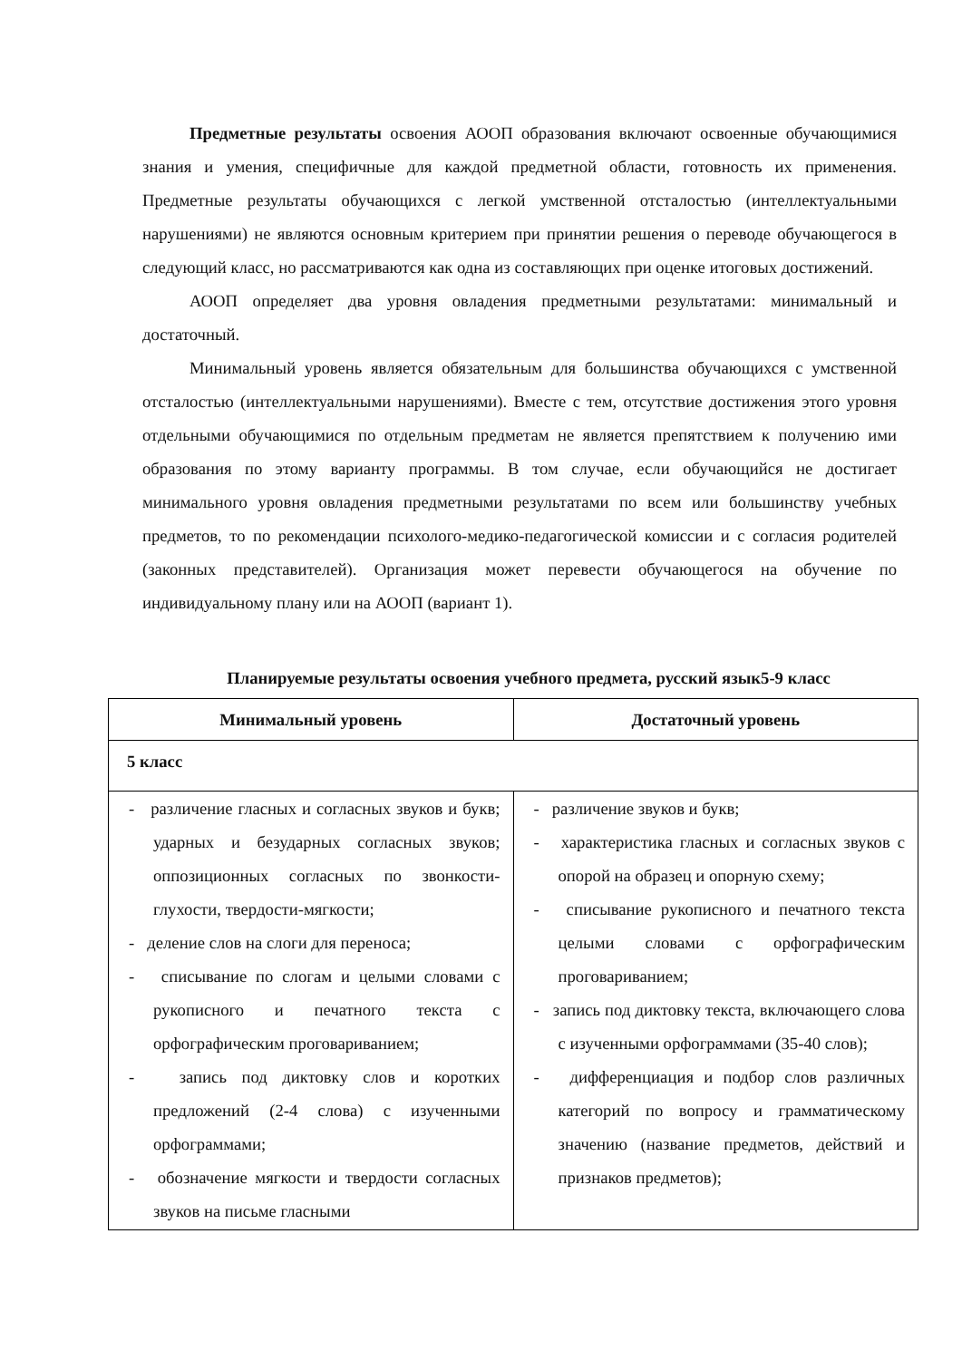Предметные результаты освоения АООП образования включают освоенные обучающимися знания и умения, специфичные для каждой предметной области, готовность их применения. Предметные результаты обучающихся с легкой умственной отсталостью (интеллектуальными нарушениями) не являются основным критерием при принятии решения о переводе обучающегося в следующий класс, но рассматриваются как одна из составляющих при оценке итоговых достижений.
АООП определяет два уровня овладения предметными результатами: минимальный и достаточный.
Минимальный уровень является обязательным для большинства обучающихся с умственной отсталостью (интеллектуальными нарушениями). Вместе с тем, отсутствие достижения этого уровня отдельными обучающимися по отдельным предметам не является препятствием к получению ими образования по этому варианту программы. В том случае, если обучающийся не достигает минимального уровня овладения предметными результатами по всем или большинству учебных предметов, то по рекомендации психолого-медико-педагогической комиссии и с согласия родителей (законных представителей). Организация может перевести обучающегося на обучение по индивидуальному плану или на АООП (вариант 1).
Планируемые результаты освоения учебного предмета, русский язык5-9 класс
| Минимальный уровень | Достаточный уровень |
| --- | --- |
| 5 класс | |
| - различение гласных и согласных звуков и букв; ударных и безударных согласных звуков; оппозиционных согласных по звонкости-глухости, твердости-мягкости; - деление слов на слоги для переноса; - списывание по слогам и целыми словами с рукописного и печатного текста с орфографическим проговариванием; - запись под диктовку слов и коротких предложений (2-4 слова) с изученными орфограммами; - обозначение мягкости и твердости согласных звуков на письме гласными | - различение звуков и букв; - характеристика гласных и согласных звуков с опорой на образец и опорную схему; - списывание рукописного и печатного текста целыми словами с орфографическим проговариванием; - запись под диктовку текста, включающего слова с изученными орфограммами (35-40 слов); - дифференциация и подбор слов различных категорий по вопросу и грамматическому значению (название предметов, действий и признаков предметов); |